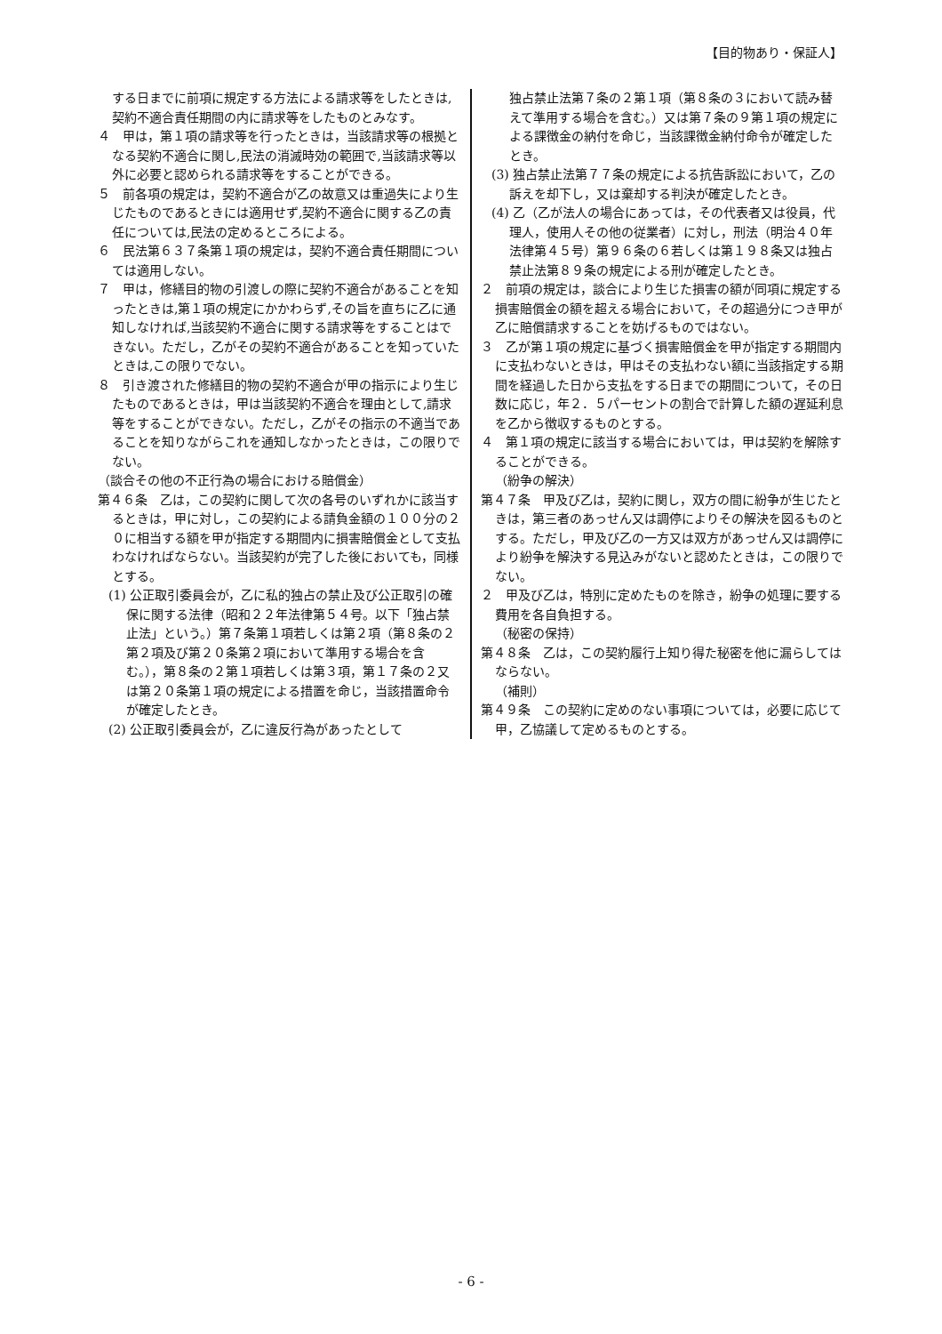【目的物あり・保証人】
する日までに前項に規定する方法による請求等をしたときは,契約不適合責任期間の内に請求等をしたものとみなす。
４　甲は，第１項の請求等を行ったときは，当該請求等の根拠となる契約不適合に関し,民法の消滅時効の範囲で,当該請求等以外に必要と認められる請求等をすることができる。
５　前各項の規定は，契約不適合が乙の故意又は重過失により生じたものであるときには適用せず,契約不適合に関する乙の責任については,民法の定めるところによる。
６　民法第６３７条第１項の規定は，契約不適合責任期間については適用しない。
７　甲は，修繕目的物の引渡しの際に契約不適合があることを知ったときは,第１項の規定にかかわらず,その旨を直ちに乙に通知しなければ,当該契約不適合に関する請求等をすることはできない。ただし，乙がその契約不適合があることを知っていたときは,この限りでない。
８　引き渡された修繕目的物の契約不適合が甲の指示により生じたものであるときは，甲は当該契約不適合を理由として,請求等をすることができない。ただし，乙がその指示の不適当であることを知りながらこれを通知しなかったときは，この限りでない。
（談合その他の不正行為の場合における賠償金）
第４６条　乙は，この契約に関して次の各号のいずれかに該当するときは，甲に対し，この契約による請負金額の１００分の２０に相当する額を甲が指定する期間内に損害賠償金として支払わなければならない。当該契約が完了した後においても，同様とする。
(1) 公正取引委員会が，乙に私的独占の禁止及び公正取引の確保に関する法律（昭和２２年法律第５４号。以下「独占禁止法」という。）第７条第１項若しくは第２項（第８条の２第２項及び第２０条第２項において準用する場合を含む。），第８条の２第１項若しくは第３項，第１７条の２又は第２０条第１項の規定による措置を命じ，当該措置命令が確定したとき。
(2) 公正取引委員会が，乙に違反行為があったとして
独占禁止法第７条の２第１項（第８条の３において読み替えて準用する場合を含む。）又は第７条の９第１項の規定による課徴金の納付を命じ，当該課徴金納付命令が確定したとき。
(3) 独占禁止法第７７条の規定による抗告訴訟において，乙の訴えを却下し，又は棄却する判決が確定したとき。
(4) 乙（乙が法人の場合にあっては，その代表者又は役員，代理人，使用人その他の従業者）に対し，刑法（明治４０年法律第４５号）第９６条の６若しくは第１９８条又は独占禁止法第８９条の規定による刑が確定したとき。
２　前項の規定は，談合により生じた損害の額が同項に規定する損害賠償金の額を超える場合において，その超過分につき甲が乙に賠償請求することを妨げるものではない。
３　乙が第１項の規定に基づく損害賠償金を甲が指定する期間内に支払わないときは，甲はその支払わない額に当該指定する期間を経過した日から支払をする日までの期間について，その日数に応じ，年２．５パーセントの割合で計算した額の遅延利息を乙から徴収するものとする。
４　第１項の規定に該当する場合においては，甲は契約を解除することができる。
（紛争の解決）
第４７条　甲及び乙は，契約に関し，双方の間に紛争が生じたときは，第三者のあっせん又は調停によりその解決を図るものとする。ただし，甲及び乙の一方又は双方があっせん又は調停により紛争を解決する見込みがないと認めたときは，この限りでない。
２　甲及び乙は，特別に定めたものを除き，紛争の処理に要する費用を各自負担する。
（秘密の保持）
第４８条　乙は，この契約履行上知り得た秘密を他に漏らしてはならない。
（補則）
第４９条　この契約に定めのない事項については，必要に応じて甲，乙協議して定めるものとする。
- 6 -